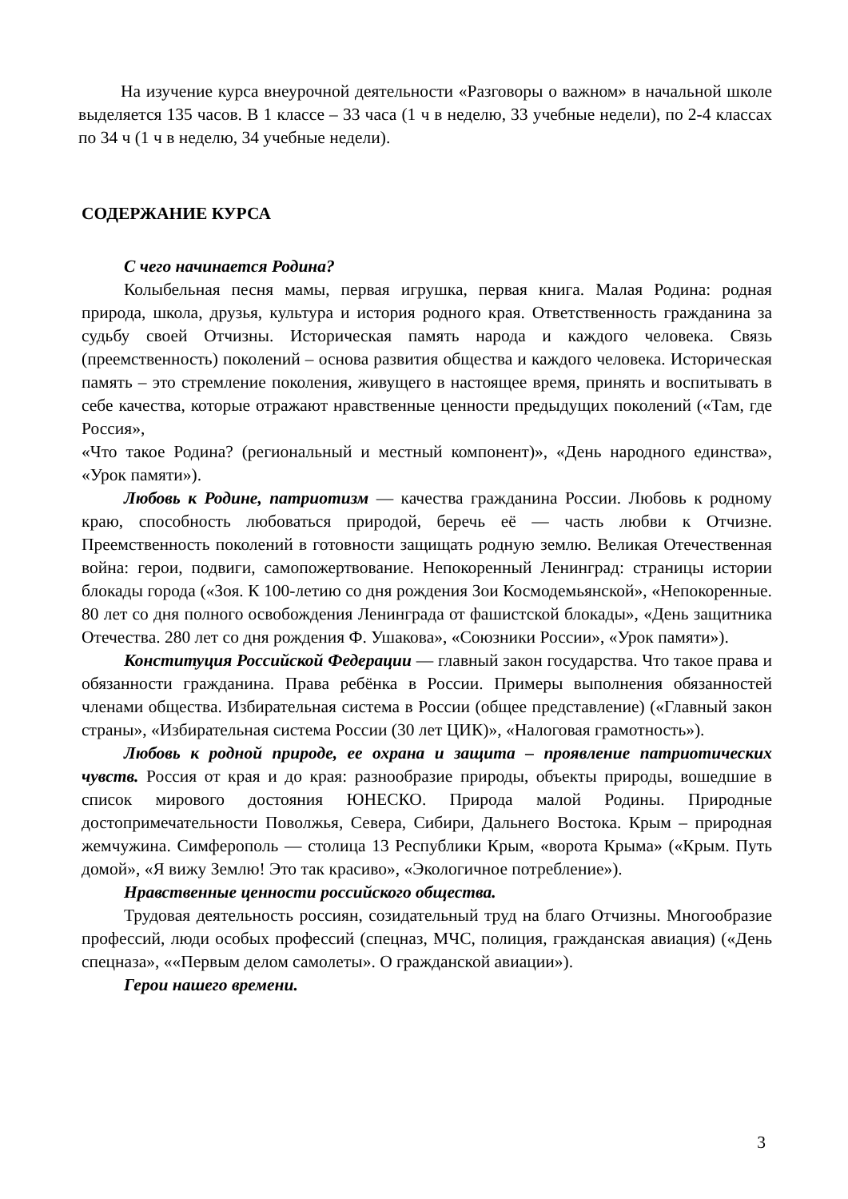На изучение курса внеурочной деятельности «Разговоры о важном» в начальной школе выделяется 135 часов. В 1 классе – 33 часа (1 ч в неделю, 33 учебные недели), по 2-4 классах по 34 ч (1 ч в неделю, 34 учебные недели).
СОДЕРЖАНИЕ КУРСА
С чего начинается Родина?
Колыбельная песня мамы, первая игрушка, первая книга. Малая Родина: родная природа, школа, друзья, культура и история родного края. Ответственность гражданина за судьбу своей Отчизны. Историческая память народа и каждого человека. Связь (преемственность) поколений – основа развития общества и каждого человека. Историческая память – это стремление поколения, живущего в настоящее время, принять и воспитывать в себе качества, которые отражают нравственные ценности предыдущих поколений («Там, где Россия»,
«Что такое Родина? (региональный и местный компонент)», «День народного единства», «Урок памяти»).
Любовь к Родине, патриотизм — качества гражданина России. Любовь к родному краю, способность любоваться природой, беречь её — часть любви к Отчизне. Преемственность поколений в готовности защищать родную землю. Великая Отечественная война: герои, подвиги, самопожертвование. Непокоренный Ленинград: страницы истории блокады города («Зоя. К 100-летию со дня рождения Зои Космодемьянской», «Непокоренные. 80 лет со дня полного освобождения Ленинграда от фашистской блокады», «День защитника Отечества. 280 лет со дня рождения Ф. Ушакова», «Союзники России», «Урок памяти»).
Конституция Российской Федерации — главный закон государства. Что такое права и обязанности гражданина. Права ребёнка в России. Примеры выполнения обязанностей членами общества. Избирательная система в России (общее представление) («Главный закон страны», «Избирательная система России (30 лет ЦИК)», «Налоговая грамотность»).
Любовь к родной природе, ее охрана и защита – проявление патриотических чувств. Россия от края и до края: разнообразие природы, объекты природы, вошедшие в список мирового достояния ЮНЕСКО. Природа малой Родины. Природные достопримечательности Поволжья, Севера, Сибири, Дальнего Востока. Крым – природная жемчужина. Симферополь — столица 13 Республики Крым, «ворота Крыма» («Крым. Путь домой», «Я вижу Землю! Это так красиво», «Экологичное потребление»).
Нравственные ценности российского общества.
Трудовая деятельность россиян, созидательный труд на благо Отчизны. Многообразие профессий, люди особых профессий (спецназ, МЧС, полиция, гражданская авиация) («День спецназа», ««Первым делом самолеты». О гражданской авиации»).
Герои нашего времени.
3